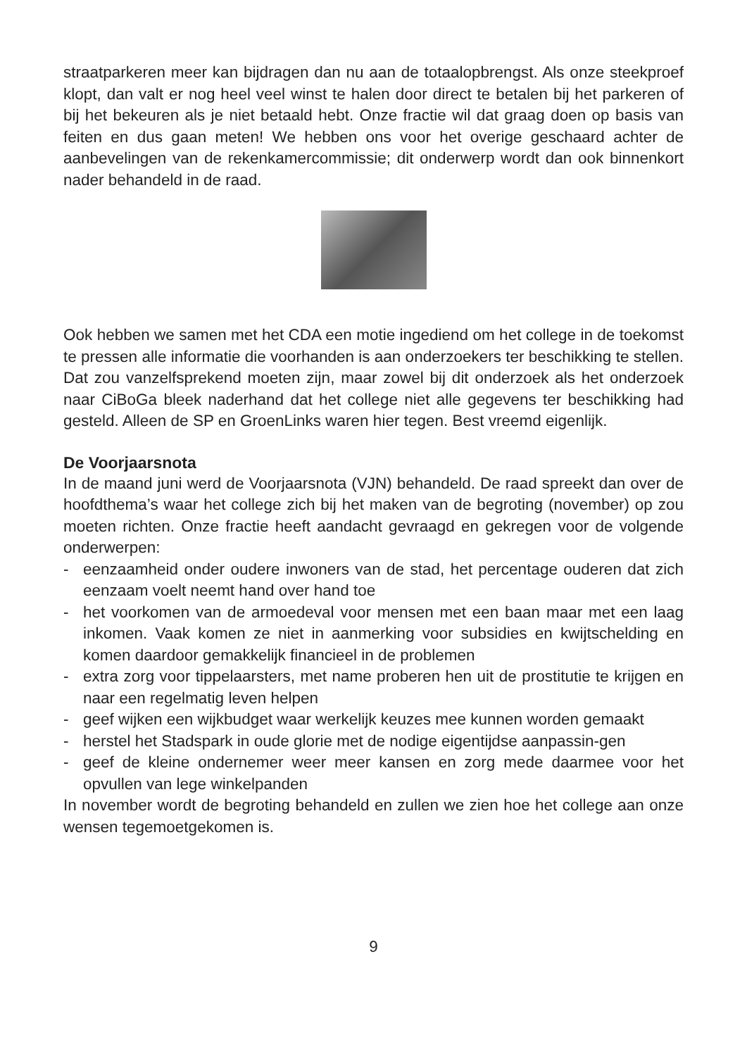straatparkeren meer kan bijdragen dan nu aan de totaalopbrengst. Als onze steekproef klopt, dan valt er nog heel veel winst te halen door direct te betalen bij het parkeren of bij het bekeuren als je niet betaald hebt. Onze fractie wil dat graag doen op basis van feiten en dus gaan meten! We hebben ons voor het overige geschaard achter de aanbevelingen van de rekenkamercommissie; dit onderwerp wordt dan ook binnenkort nader behandeld in de raad.
Ook hebben we samen met het CDA een motie ingediend om het college in de toekomst te pressen alle informatie die voorhanden is aan onderzoekers ter beschikking te stellen. Dat zou vanzelfsprekend moeten zijn, maar zowel bij dit onderzoek als het onderzoek naar CiBoGa bleek naderhand dat het college niet alle gegevens ter beschikking had gesteld. Alleen de SP en GroenLinks waren hier tegen. Best vreemd eigenlijk.
De Voorjaarsnota
In de maand juni werd de Voorjaarsnota (VJN) behandeld. De raad spreekt dan over de hoofdthema’s waar het college zich bij het maken van de begroting (november) op zou moeten richten. Onze fractie heeft aandacht gevraagd en gekregen voor de volgende onderwerpen:
- eenzaamheid onder oudere inwoners van de stad, het percentage ouderen dat zich eenzaam voelt neemt hand over hand toe
- het voorkomen van de armoedeval voor mensen met een baan maar met een laag inkomen. Vaak komen ze niet in aanmerking voor subsidies en kwijtschelding en komen daardoor gemakkelijk financieel in de problemen
- extra zorg voor tippelaarsters, met name proberen hen uit de prostitutie te krijgen en naar een regelmatig leven helpen
- geef wijken een wijkbudget waar werkelijk keuzes mee kunnen worden gemaakt
- herstel het Stadspark in oude glorie met de nodige eigentijdse aanpassin-gen
- geef de kleine ondernemer weer meer kansen en zorg mede daarmee voor het opvullen van lege winkelpanden
In november wordt de begroting behandeld en zullen we zien hoe het college aan onze wensen tegemoetgekomen is.
9